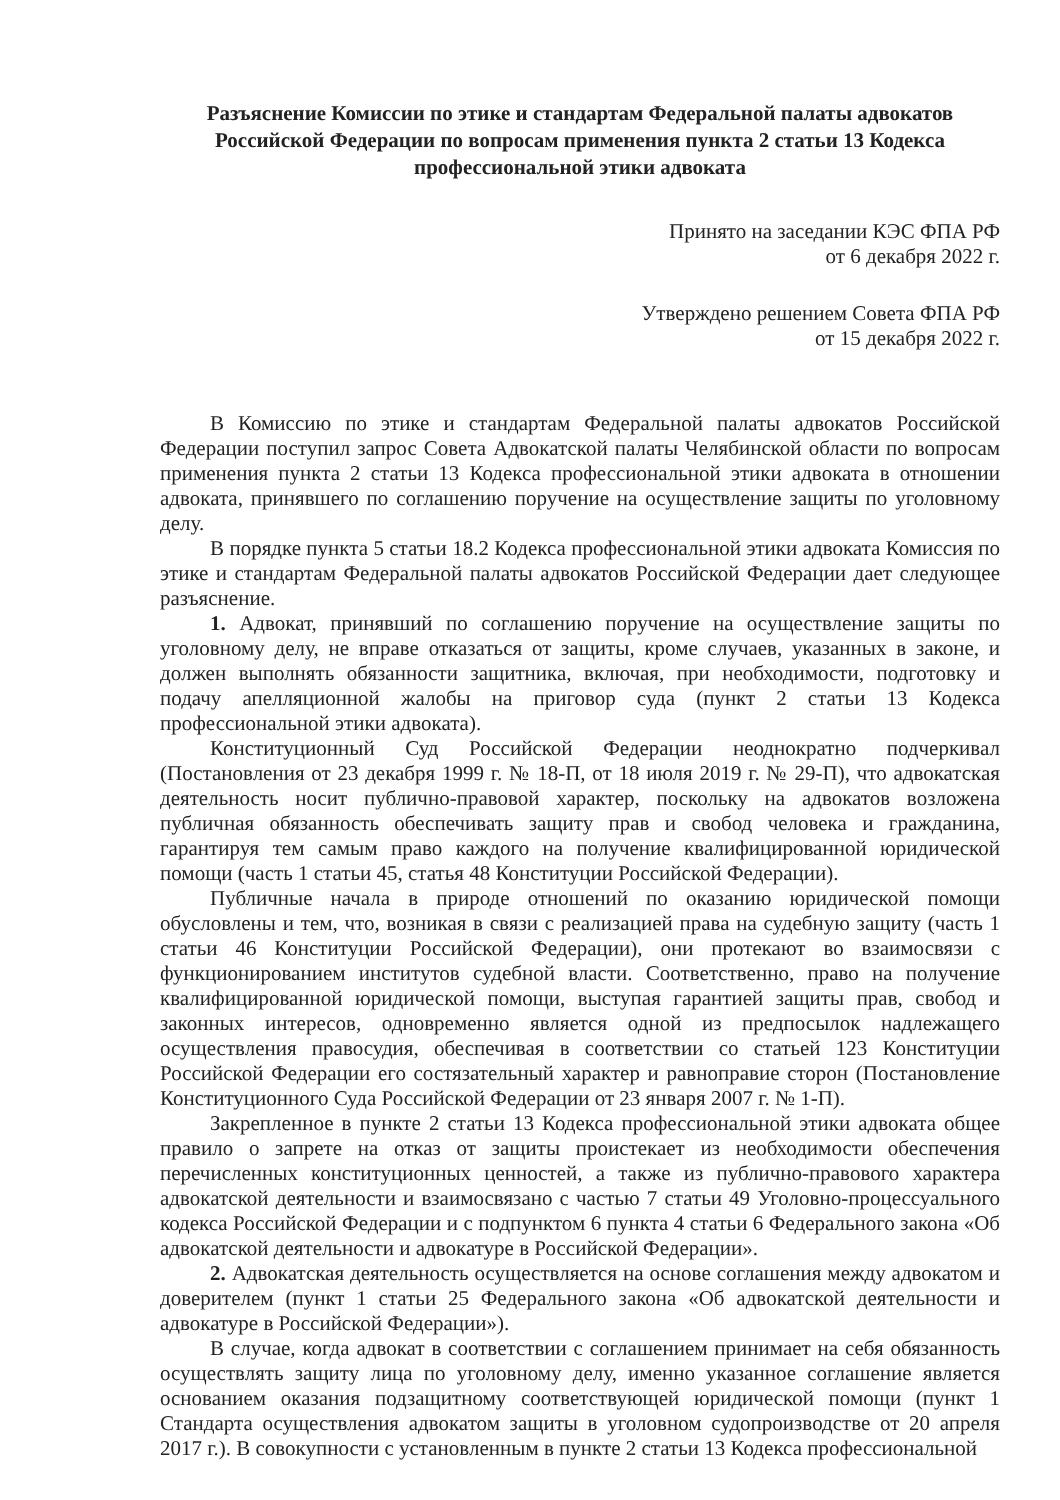Разъяснение Комиссии по этике и стандартам Федеральной палаты адвокатов Российской Федерации по вопросам применения пункта 2 статьи 13 Кодекса профессиональной этики адвоката
Принято на заседании КЭС ФПА РФ
от 6 декабря 2022 г.
Утверждено решением Совета ФПА РФ
от 15 декабря 2022 г.
В Комиссию по этике и стандартам Федеральной палаты адвокатов Российской Федерации поступил запрос Совета Адвокатской палаты Челябинской области по вопросам применения пункта 2 статьи 13 Кодекса профессиональной этики адвоката в отношении адвоката, принявшего по соглашению поручение на осуществление защиты по уголовному делу.
В порядке пункта 5 статьи 18.2 Кодекса профессиональной этики адвоката Комиссия по этике и стандартам Федеральной палаты адвокатов Российской Федерации дает следующее разъяснение.
1. Адвокат, принявший по соглашению поручение на осуществление защиты по уголовному делу, не вправе отказаться от защиты, кроме случаев, указанных в законе, и должен выполнять обязанности защитника, включая, при необходимости, подготовку и подачу апелляционной жалобы на приговор суда (пункт 2 статьи 13 Кодекса профессиональной этики адвоката).
Конституционный Суд Российской Федерации неоднократно подчеркивал (Постановления от 23 декабря 1999 г. № 18-П, от 18 июля 2019 г. № 29-П), что адвокатская деятельность носит публично-правовой характер, поскольку на адвокатов возложена публичная обязанность обеспечивать защиту прав и свобод человека и гражданина, гарантируя тем самым право каждого на получение квалифицированной юридической помощи (часть 1 статьи 45, статья 48 Конституции Российской Федерации).
Публичные начала в природе отношений по оказанию юридической помощи обусловлены и тем, что, возникая в связи с реализацией права на судебную защиту (часть 1 статьи 46 Конституции Российской Федерации), они протекают во взаимосвязи с функционированием институтов судебной власти. Соответственно, право на получение квалифицированной юридической помощи, выступая гарантией защиты прав, свобод и законных интересов, одновременно является одной из предпосылок надлежащего осуществления правосудия, обеспечивая в соответствии со статьей 123 Конституции Российской Федерации его состязательный характер и равноправие сторон (Постановление Конституционного Суда Российской Федерации от 23 января 2007 г. № 1-П).
Закрепленное в пункте 2 статьи 13 Кодекса профессиональной этики адвоката общее правило о запрете на отказ от защиты проистекает из необходимости обеспечения перечисленных конституционных ценностей, а также из публично-правового характера адвокатской деятельности и взаимосвязано с частью 7 статьи 49 Уголовно-процессуального кодекса Российской Федерации и с подпунктом 6 пункта 4 статьи 6 Федерального закона «Об адвокатской деятельности и адвокатуре в Российской Федерации».
2. Адвокатская деятельность осуществляется на основе соглашения между адвокатом и доверителем (пункт 1 статьи 25 Федерального закона «Об адвокатской деятельности и адвокатуре в Российской Федерации»).
В случае, когда адвокат в соответствии с соглашением принимает на себя обязанность осуществлять защиту лица по уголовному делу, именно указанное соглашение является основанием оказания подзащитному соответствующей юридической помощи (пункт 1 Стандарта осуществления адвокатом защиты в уголовном судопроизводстве от 20 апреля 2017 г.). В совокупности с установленным в пункте 2 статьи 13 Кодекса профессиональной